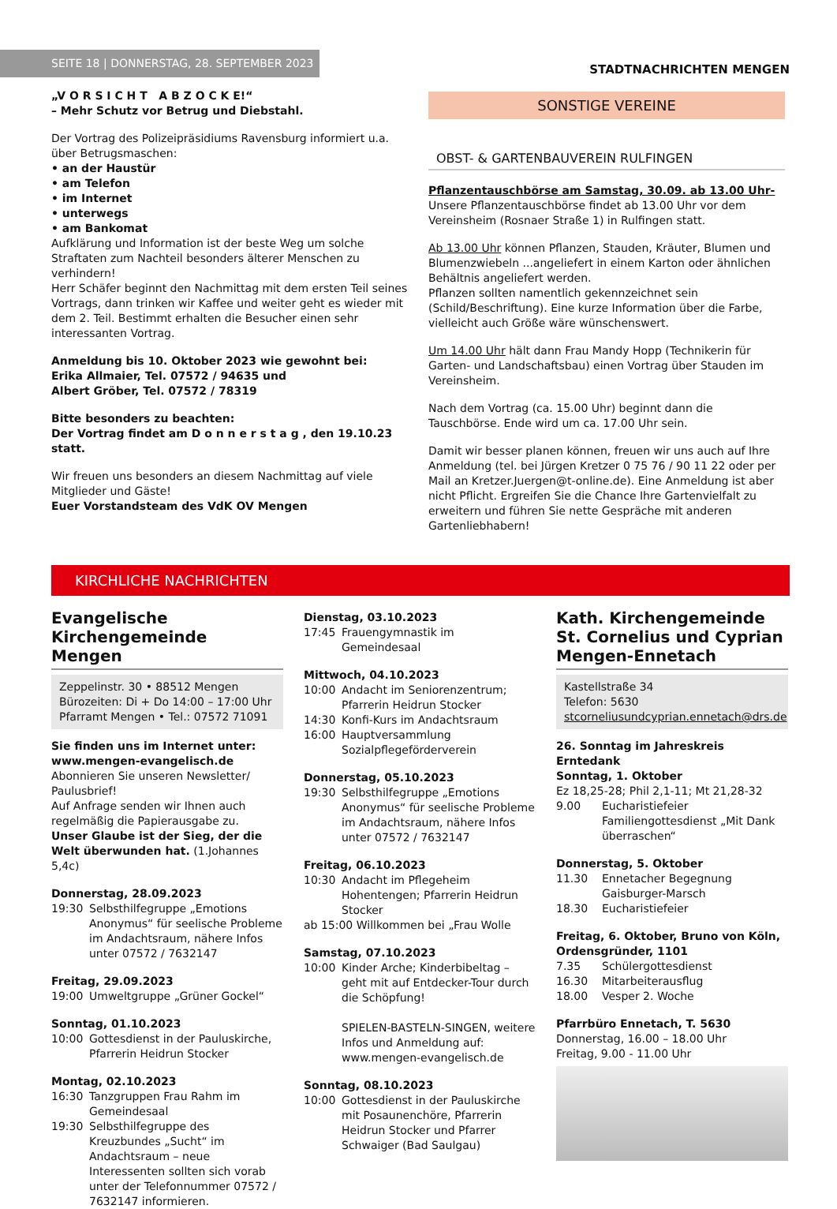SEITE 18 | DONNERSTAG, 28. SEPTEMBER 2023
STADTNACHRICHTEN MENGEN
„V O R S I C H T A B Z O C K E!“
– Mehr Schutz vor Betrug und Diebstahl.
Der Vortrag des Polizeipräsidiums Ravensburg informiert u.a. über Betrugsmaschen:
• an der Haustür
• am Telefon
• im Internet
• unterwegs
• am Bankomat
Aufklärung und Information ist der beste Weg um solche Straftaten zum Nachteil besonders älterer Menschen zu verhindern!
Herr Schäfer beginnt den Nachmittag mit dem ersten Teil seines Vortrags, dann trinken wir Kaffee und weiter geht es wieder mit dem 2. Teil. Bestimmt erhalten die Besucher einen sehr interessanten Vortrag.
Anmeldung bis 10. Oktober 2023 wie gewohnt bei:
Erika Allmaier, Tel. 07572 / 94635 und
Albert Gröber, Tel. 07572 / 78319
Bitte besonders zu beachten:
Der Vortrag findet am D o n n e r s t a g , den 19.10.23 statt.
Wir freuen uns besonders an diesem Nachmittag auf viele Mitglieder und Gäste!
Euer Vorstandsteam des VdK OV Mengen
SONSTIGE VEREINE
OBST- & GARTENBAUVEREIN RULFINGEN
Pflanzentauschbörse am Samstag, 30.09. ab 13.00 Uhr-
Unsere Pflanzentauschbörse findet ab 13.00 Uhr vor dem Vereinsheim (Rosnaer Straße 1) in Rulfingen statt.
Ab 13.00 Uhr können Pflanzen, Stauden, Kräuter, Blumen und Blumenzwiebeln ...angeliefert in einem Karton oder ähnlichen Behältnis angeliefert werden.
Pflanzen sollten namentlich gekennzeichnet sein (Schild/Beschriftung). Eine kurze Information über die Farbe, vielleicht auch Größe wäre wünschenswert.
Um 14.00 Uhr hält dann Frau Mandy Hopp (Technikerin für Garten- und Landschaftsbau) einen Vortrag über Stauden im Vereinsheim.
Nach dem Vortrag (ca. 15.00 Uhr) beginnt dann die Tauschbörse. Ende wird um ca. 17.00 Uhr sein.
Damit wir besser planen können, freuen wir uns auch auf Ihre Anmeldung (tel. bei Jürgen Kretzer 0 75 76 / 90 11 22 oder per Mail an Kretzer.Juergen@t-online.de). Eine Anmeldung ist aber nicht Pflicht. Ergreifen Sie die Chance Ihre Gartenvielfalt zu erweitern und führen Sie nette Gespräche mit anderen Gartenliebhabern!
KIRCHLICHE NACHRICHTEN
Evangelische Kirchengemeinde Mengen
Zeppelinstr. 30 • 88512 Mengen
Bürozeiten: Di + Do 14:00 – 17:00 Uhr
Pfarramt Mengen • Tel.: 07572 71091
Sie finden uns im Internet unter: www.mengen-evangelisch.de
Abonnieren Sie unseren Newsletter/ Paulusbrief!
Auf Anfrage senden wir Ihnen auch regelmäßig die Papierausgabe zu.
Unser Glaube ist der Sieg, der die Welt überwunden hat. (1.Johannes 5,4c)
Donnerstag, 28.09.2023
19:30 Selbsthilfegruppe „Emotions Anonymus“ für seelische Probleme im Andachtsraum, nähere Infos unter 07572 / 7632147
Freitag, 29.09.2023
19:00 Umweltgruppe „Grüner Gockel“
Sonntag, 01.10.2023
10:00 Gottesdienst in der Pauluskirche, Pfarrerin Heidrun Stocker
Montag, 02.10.2023
16:30 Tanzgruppen Frau Rahm im Gemeindesaal
19:30 Selbsthilfegruppe des Kreuzbundes „Sucht“ im Andachtsraum – neue Interessenten sollten sich vorab unter der Telefonnummer 07572 / 7632147 informieren.
Dienstag, 03.10.2023
17:45 Frauengymnastik im Gemeindesaal
Mittwoch, 04.10.2023
10:00 Andacht im Seniorenzentrum; Pfarrerin Heidrun Stocker
14:30 Konfi-Kurs im Andachtsraum
16:00 Hauptversammlung Sozialpflegeförderverein
Donnerstag, 05.10.2023
19:30 Selbsthilfegruppe „Emotions Anonymus“ für seelische Probleme im Andachtsraum, nähere Infos unter 07572 / 7632147
Freitag, 06.10.2023
10:30 Andacht im Pflegeheim Hohentengen; Pfarrerin Heidrun Stocker
ab 15:00 Willkommen bei „Frau Wolle
Samstag, 07.10.2023
10:00 Kinder Arche; Kinderbibeltag – geht mit auf Entdecker-Tour durch die Schöpfung!
SPIELEN-BASTELN-SINGEN, weitere Infos und Anmeldung auf: www.mengen-evangelisch.de
Sonntag, 08.10.2023
10:00 Gottesdienst in der Pauluskirche mit Posaunenchöre, Pfarrerin Heidrun Stocker und Pfarrer Schwaiger (Bad Saulgau)
Kath. Kirchengemeinde St. Cornelius und Cyprian Mengen-Ennetach
Kastellstraße 34
Telefon: 5630
stcorneliusundcyprian.ennetach@drs.de
26. Sonntag im Jahreskreis
Erntedank
Sonntag, 1. Oktober
Ez 18,25-28; Phil 2,1-11; Mt 21,28-32
9.00 Eucharistiefeier
Familiengottesdienst „Mit Dank überraschen“
Donnerstag, 5. Oktober
11.30 Ennetacher Begegnung Gaisburger-Marsch
18.30 Eucharistiefeier
Freitag, 6. Oktober, Bruno von Köln, Ordensgründer, 1101
7.35 Schülergottesdienst
16.30 Mitarbeiterausflug
18.00 Vesper 2. Woche
Pfarrbüro Ennetach, T. 5630
Donnerstag, 16.00 – 18.00 Uhr
Freitag, 9.00 - 11.00 Uhr